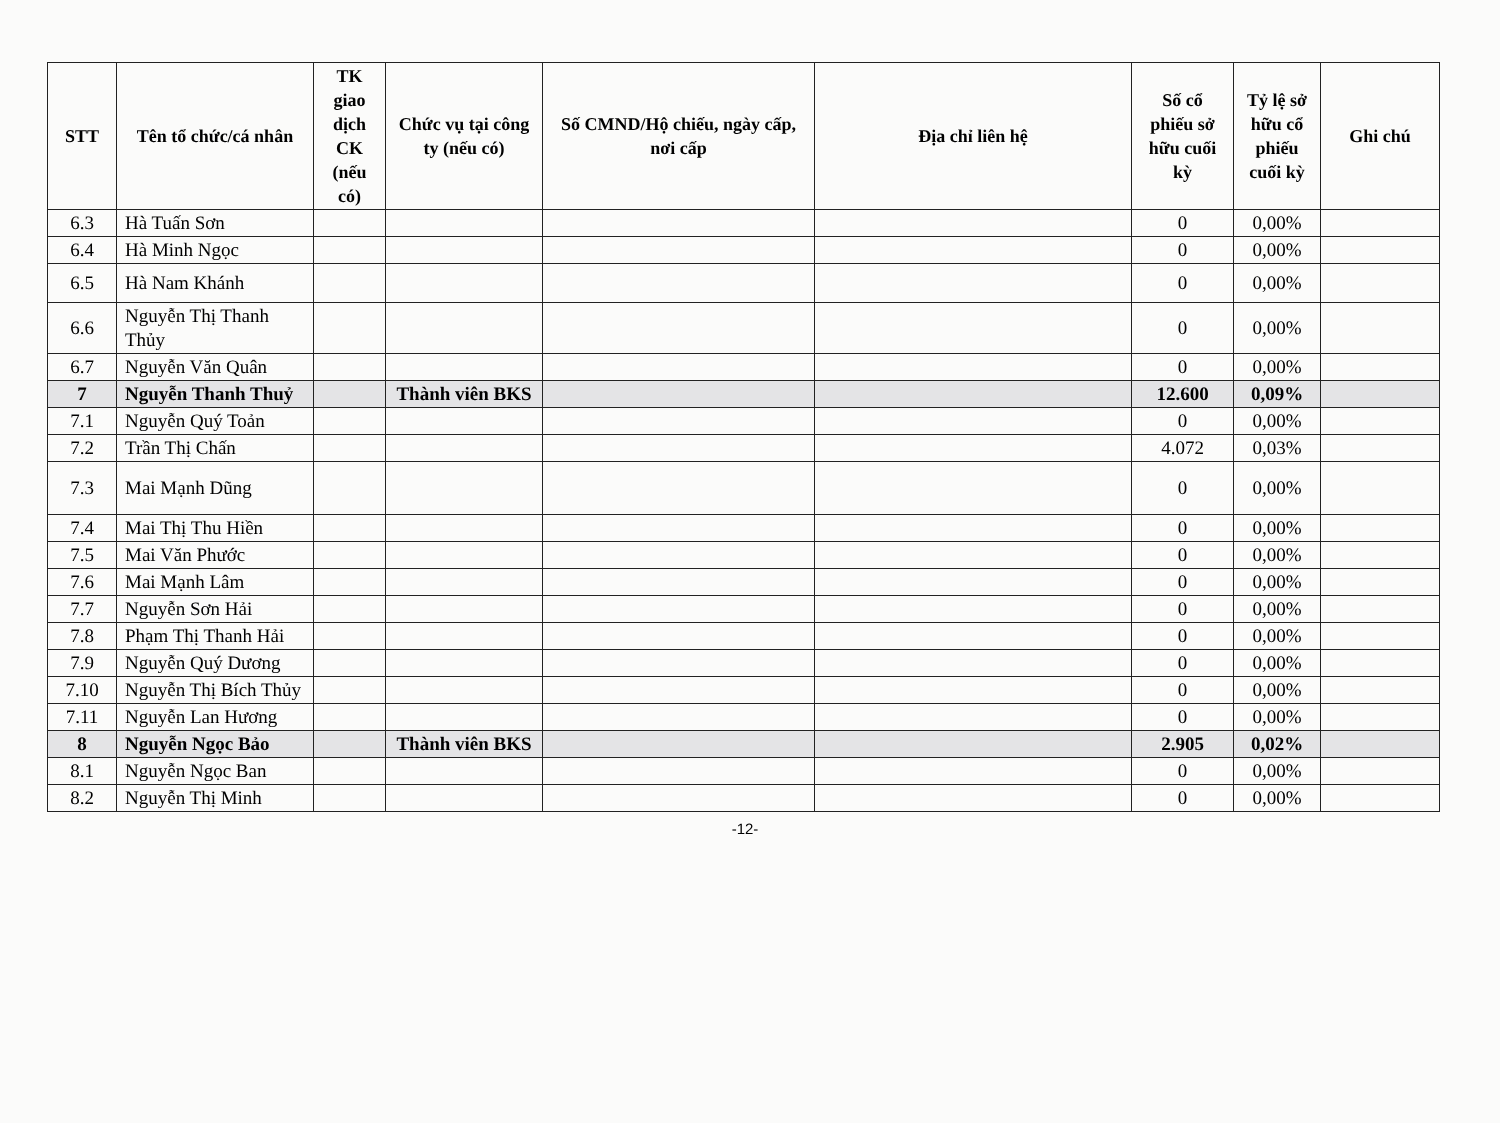| STT | Tên tổ chức/cá nhân | TK giao dịch CK (nếu có) | Chức vụ tại công ty (nếu có) | Số CMND/Hộ chiếu, ngày cấp, nơi cấp | Địa chỉ liên hệ | Số cổ phiếu sở hữu cuối kỳ | Tỷ lệ sở hữu cổ phiếu cuối kỳ | Ghi chú |
| --- | --- | --- | --- | --- | --- | --- | --- | --- |
| 6.3 | Hà Tuấn Sơn | | | | | 0 | 0,00% | |
| 6.4 | Hà Minh Ngọc | | | | | 0 | 0,00% | |
| 6.5 | Hà Nam Khánh | | | | | 0 | 0,00% | |
| 6.6 | Nguyễn Thị Thanh Thủy | | | | | 0 | 0,00% | |
| 6.7 | Nguyễn Văn Quân | | | | | 0 | 0,00% | |
| 7 | Nguyễn Thanh Thuỷ | | Thành viên BKS | | | 12.600 | 0,09% | |
| 7.1 | Nguyễn Quý Toản | | | | | 0 | 0,00% | |
| 7.2 | Trần Thị Chấn | | | | | 4.072 | 0,03% | |
| 7.3 | Mai Mạnh Dũng | | | | | 0 | 0,00% | |
| 7.4 | Mai Thị Thu Hiền | | | | | 0 | 0,00% | |
| 7.5 | Mai Văn Phước | | | | | 0 | 0,00% | |
| 7.6 | Mai Mạnh Lâm | | | | | 0 | 0,00% | |
| 7.7 | Nguyễn Sơn Hải | | | | | 0 | 0,00% | |
| 7.8 | Phạm Thị Thanh Hải | | | | | 0 | 0,00% | |
| 7.9 | Nguyễn Quý Dương | | | | | 0 | 0,00% | |
| 7.10 | Nguyễn Thị Bích Thủy | | | | | 0 | 0,00% | |
| 7.11 | Nguyễn Lan Hương | | | | | 0 | 0,00% | |
| 8 | Nguyễn Ngọc Bảo | | Thành viên BKS | | | 2.905 | 0,02% | |
| 8.1 | Nguyễn Ngọc Ban | | | | | 0 | 0,00% | |
| 8.2 | Nguyễn Thị Minh | | | | | 0 | 0,00% | |
-12-